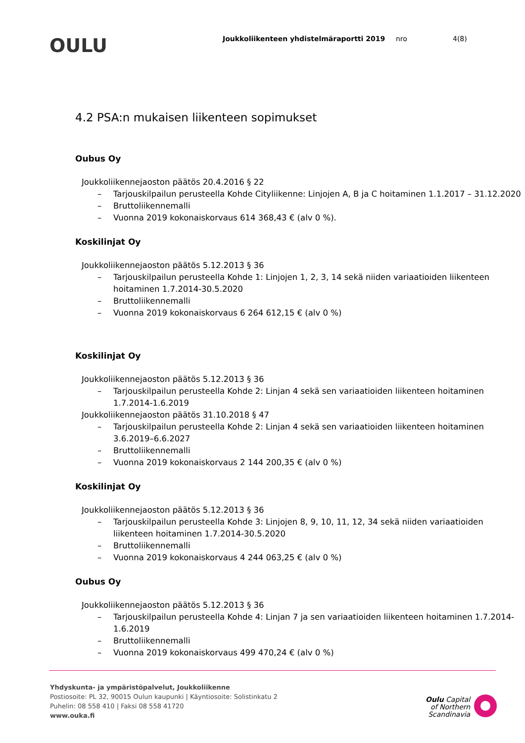OULU
Joukkoliikenteen yhdistelmäraportti 2019 nro 4(8)
4.2 PSA:n mukaisen liikenteen sopimukset
Oubus Oy
Joukkoliikennejaoston päätös 20.4.2016 § 22
– Tarjouskilpailun perusteella Kohde Cityliikenne: Linjojen A, B ja C hoitaminen 1.1.2017 – 31.12.2020
– Bruttoliikennemalli
– Vuonna 2019 kokonaiskorvaus 614 368,43 € (alv 0 %).
Koskilinjat Oy
Joukkoliikennejaoston päätös 5.12.2013 § 36
– Tarjouskilpailun perusteella Kohde 1: Linjojen 1, 2, 3, 14 sekä niiden variaatioiden liikenteen hoitaminen 1.7.2014-30.5.2020
– Bruttoliikennemalli
– Vuonna 2019 kokonaiskorvaus 6 264 612,15 € (alv 0 %)
Koskilinjat Oy
Joukkoliikennejaoston päätös 5.12.2013 § 36
– Tarjouskilpailun perusteella Kohde 2: Linjan 4 sekä sen variaatioiden liikenteen hoitaminen 1.7.2014-1.6.2019
Joukkoliikennejaoston päätös 31.10.2018 § 47
– Tarjouskilpailun perusteella Kohde 2: Linjan 4 sekä sen variaatioiden liikenteen hoitaminen 3.6.2019–6.6.2027
– Bruttoliikennemalli
– Vuonna 2019 kokonaiskorvaus 2 144 200,35 € (alv 0 %)
Koskilinjat Oy
Joukkoliikennejaoston päätös 5.12.2013 § 36
– Tarjouskilpailun perusteella Kohde 3: Linjojen 8, 9, 10, 11, 12, 34 sekä niiden variaatioiden liikenteen hoitaminen 1.7.2014-30.5.2020
– Bruttoliikennemalli
– Vuonna 2019 kokonaiskorvaus 4 244 063,25 € (alv 0 %)
Oubus Oy
Joukkoliikennejaoston päätös 5.12.2013 § 36
– Tarjouskilpailun perusteella Kohde 4: Linjan 7 ja sen variaatioiden liikenteen hoitaminen 1.7.2014-1.6.2019
– Bruttoliikennemalli
– Vuonna 2019 kokonaiskorvaus 499 470,24 € (alv 0 %)
Yhdyskunta- ja ympäristöpalvelut, Joukkoliikenne
Postiosoite: PL 32, 90015 Oulun kaupunki | Käyntiosoite: Solistinkatu 2
Puhelin: 08 558 410 | Faksi 08 558 41720
www.ouka.fi
Oulu Capital
of Northern
Scandinavia